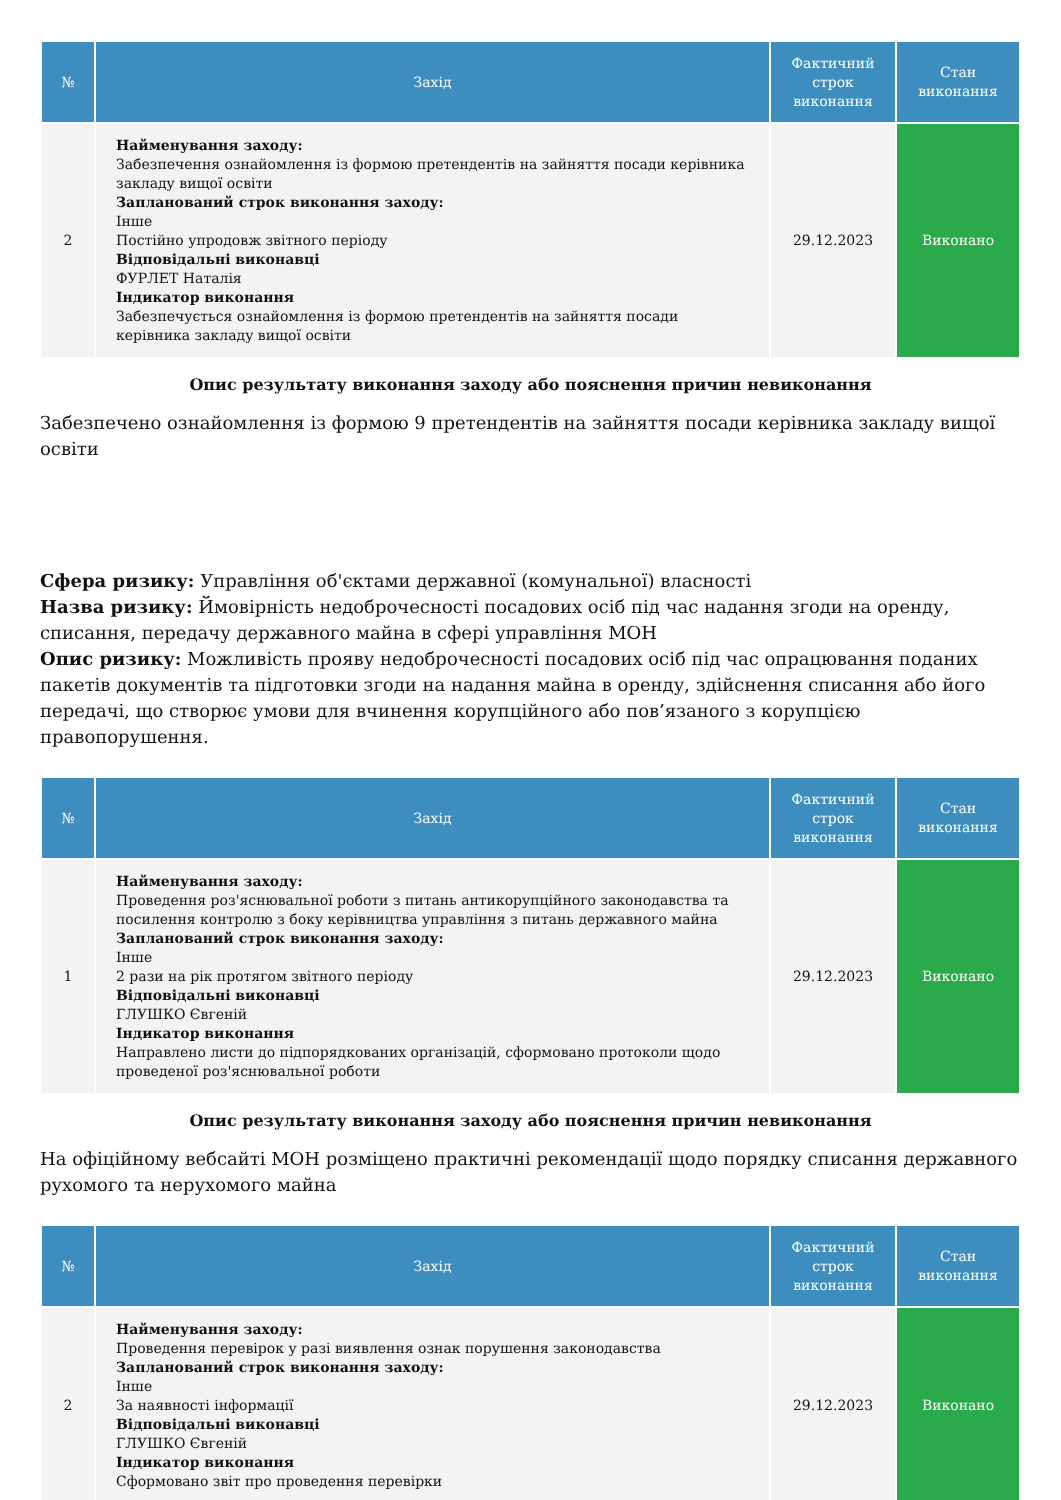| № | Захід | Фактичний строк виконання | Стан виконання |
| --- | --- | --- | --- |
| 2 | Найменування заходу: Забезпечення ознайомлення із формою претендентів на зайняття посади керівника закладу вищої освіти Запланований строк виконання заходу: Інше Постійно упродовж звітного періоду Відповідальні виконавці ФУРЛЕТ Наталія Індикатор виконання Забезпечується ознайомлення із формою претендентів на зайняття посади керівника закладу вищої освіти | 29.12.2023 | Виконано |
Опис результату виконання заходу або пояснення причин невиконання
Забезпечено ознайомлення із формою 9 претендентів на зайняття посади керівника закладу вищої освіти
Сфера ризику: Управління об'єктами державної (комунальної) власності
Назва ризику: Ймовірність недоброчесності посадових осіб під час надання згоди на оренду, списання, передачу державного майна в сфері управління МОН
Опис ризику: Можливість прояву недоброчесності посадових осіб під час опрацювання поданих пакетів документів та підготовки згоди на надання майна в оренду, здійснення списання або його передачі, що створює умови для вчинення корупційного або пов’язаного з корупцією правопорушення.
| № | Захід | Фактичний строк виконання | Стан виконання |
| --- | --- | --- | --- |
| 1 | Найменування заходу: Проведення роз'яснювальної роботи з питань антикорупційного законодавства та посилення контролю з боку керівництва управління з питань державного майна Запланований строк виконання заходу: Інше 2 рази на рік протягом звітного періоду Відповідальні виконавці ГЛУШКО Євгеній Індикатор виконання Направлено листи до підпорядкованих організацій, сформовано протоколи щодо проведеної роз'яснювальної роботи | 29.12.2023 | Виконано |
Опис результату виконання заходу або пояснення причин невиконання
На офіційному вебсайті МОН розміщено практичні рекомендації щодо порядку списання державного рухомого та нерухомого майна
| № | Захід | Фактичний строк виконання | Стан виконання |
| --- | --- | --- | --- |
| 2 | Найменування заходу: Проведення перевірок у разі виявлення ознак порушення законодавства Запланований строк виконання заходу: Інше За наявності інформації Відповідальні виконавці ГЛУШКО Євгеній Індикатор виконання Сформовано звіт про проведення перевірки | 29.12.2023 | Виконано |